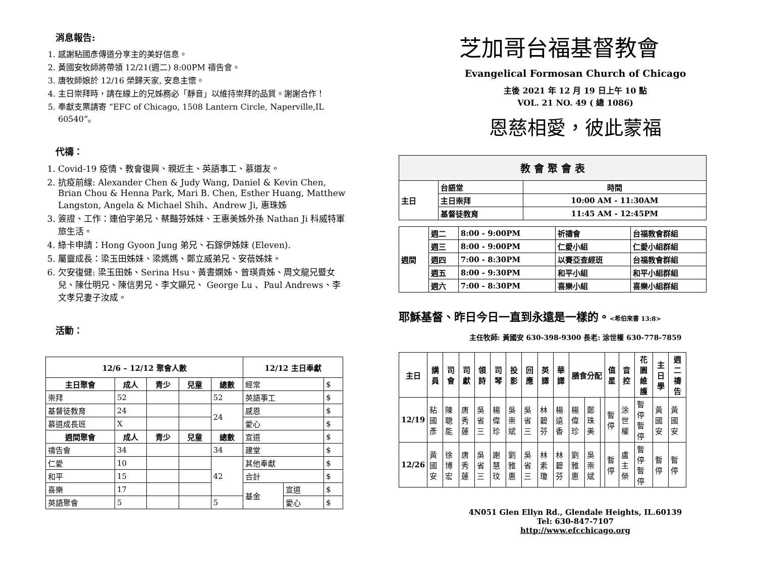消息報告:
1. 感謝粘國彥傳道分享主的美好信息。
2. 黃國安牧師將帶領 12/21(週二) 8:00PM 禱告會。
3. 唐牧師娘於 12/16 榮歸天家, 安息主懷。
4. 主日崇拜時，請在線上的兄姊務必「靜音」以維持崇拜的品質。謝謝合作！
5. 奉獻支票請寄 “EFC of Chicago, 1508 Lantern Circle, Naperville,IL 60540”。
代禱：
1. Covid-19 疫情、教會復興、親近主、英語事工、慕道友。
2. 抗疫前線: Alexander Chen & Judy Wang, Daniel & Kevin Chen, Brian Chou & Henna Park, Mari B. Chen, Esther Huang, Matthew Langston, Angela & Michael Shih、Andrew Ji, 惠珠姊
3. 簽證、工作：連伯宇弟兄、蔡豔芬姊妹、王惠美姊外孫 Nathan Ji 科威特軍旅生活。
4. 綠卡申請：Hong Gyoon Jung 弟兄、石鎵伊姊妹 (Eleven).
5. 屬靈成長：梁玉田姊妹、梁媽媽、鄭立威弟兄、安蓓姊妹。
6. 欠安復健: 梁玉田姊、Serina Hsu、黃書嫻姊、曾瑛貴姊、周文龍兄暨女兒、陳仕明兄、陳信男兄、李文顯兄、 George Lu 、Paul Andrews、李文孝兄妻子汝成。
活動：
| 12/6 – 12/12 聚會人數 | | | | | 12/12 主日奉獻 | | |
| --- | --- | --- | --- | --- | --- | --- | --- |
| 主日聚會 | 成人 | 青少 | 兒童 | 總數 | 經常 | | $ |
| 崇拜 | 52 | | | 52 | 英語事工 | | $ |
| 基督徒教育 | 24 | | | 24 | 感恩 | | $ |
| 慕道成長班 | X | | | | 愛心 | | $ |
| 週間聚會 | 成人 | 青少 | 兒童 | 總數 | 宣道 | | $ |
| 禱告會 | 34 | | | 34 | 建堂 | | $ |
| 仁愛 | 10 | | | 42 | 其他奉獻 | | $ |
| 和平 | 15 | | | | 合計 | | $ |
| 喜樂 | 17 | | | | 基金 | 宣道 | $ |
| 英語聚會 | 5 | | | 5 | | 愛心 | $ |
芝加哥台福基督教會
Evangelical Formosan Church of Chicago
主後 2021 年 12 月 19 日上午 10 點
VOL. 21 NO. 49 ( 總 1086)
恩慈相愛，彼此蒙福
| 教 會 聚 會 表 | | |
| --- | --- | --- |
| 主日 | 台語堂 | 時間 |
| | 主日崇拜 | 10:00 AM - 11:30AM |
| | 基督徒教育 | 11:45 AM - 12:45PM |
| 週間 | 週二 | 8:00 - 9:00PM | 祈禱會 | 台福教會群組 |
| | 週三 | 8:00 - 9:00PM | 仁愛小組 | 仁愛小組群組 |
| | 週四 | 7:00 - 8:30PM | 以賽亞查經班 | 台福教會群組 |
| | 週五 | 8:00 - 9:30PM | 和平小組 | 和平小組群組 |
| | 週六 | 7:00 - 8:30PM | 喜樂小組 | 喜樂小組群組 |
耶穌基督、昨日今日一直到永遠是一樣的。<希伯來書 13:8>
主任牧師: 黃國安 630-398-9300 長老: 涂世權 630-778-7859
| 主日 | 講員 | 司會 | 司獻 | 領詩 | 司琴 | 投影 | 回應 | 英譯 | 華譯 | 膳食分配 | | | 值星 | 音控 | 花園維護 | 主日學 | 週二禱告 |
| --- | --- | --- | --- | --- | --- | --- | --- | --- | --- | --- | --- | --- | --- | --- | --- | --- | --- |
| 12/19 | 粘國彥 | 陳聰能 | 唐秀蓮 | 吳省三 | 楊偉珍 | 吳崇斌 | 吳省三 | 林碧芬 | 楊遠香 | 楊偉珍 | 鄭珠美 | | 暫停 | 涂世權 | 暫停 暫停 | 黃國安 | 黃國安 |
| 12/26 | 黃國安 | 徐博宏 | 唐秀蓮 | 吳省三 | 謝慧玟 | 劉雅惠 | 吳省三 | 林素瓊 | 林碧芬 | 劉雅惠 | 吳崇斌 | | 暫停 | 盧主榮 | 暫停 暫停 | 暫停 | 暫停 |
4N051 Glen Ellyn Rd., Glendale Heights, IL.60139
Tel: 630-847-7107
http://www.efcchicago.org